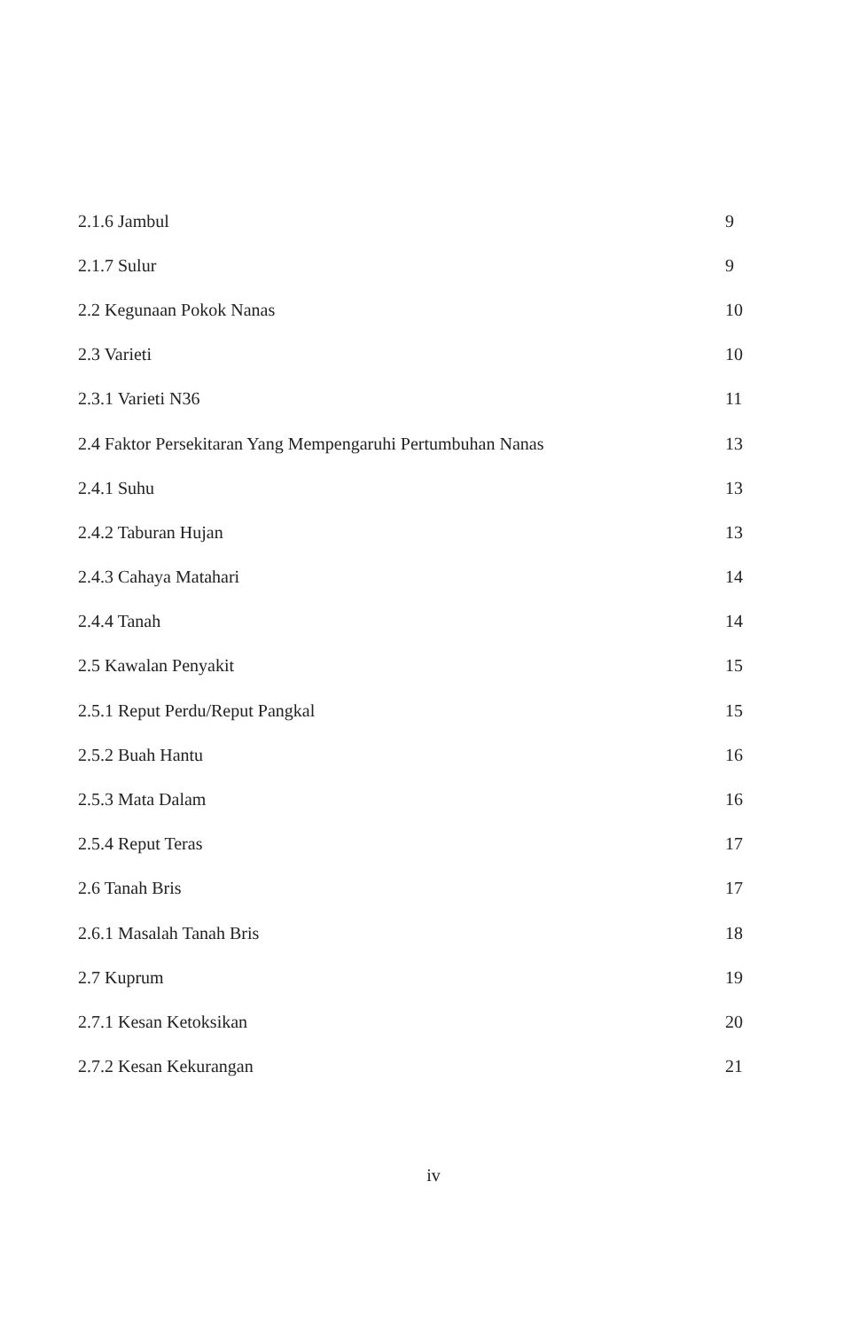2.1.6 Jambul 9
2.1.7 Sulur 9
2.2 Kegunaan Pokok Nanas 10
2.3 Varieti 10
2.3.1 Varieti N36 11
2.4 Faktor Persekitaran Yang Mempengaruhi Pertumbuhan Nanas 13
2.4.1 Suhu 13
2.4.2 Taburan Hujan 13
2.4.3 Cahaya Matahari 14
2.4.4 Tanah 14
2.5 Kawalan Penyakit 15
2.5.1 Reput Perdu/Reput Pangkal 15
2.5.2 Buah Hantu 16
2.5.3 Mata Dalam 16
2.5.4 Reput Teras 17
2.6 Tanah Bris 17
2.6.1 Masalah Tanah Bris 18
2.7 Kuprum 19
2.7.1 Kesan Ketoksikan 20
2.7.2 Kesan Kekurangan 21
iv